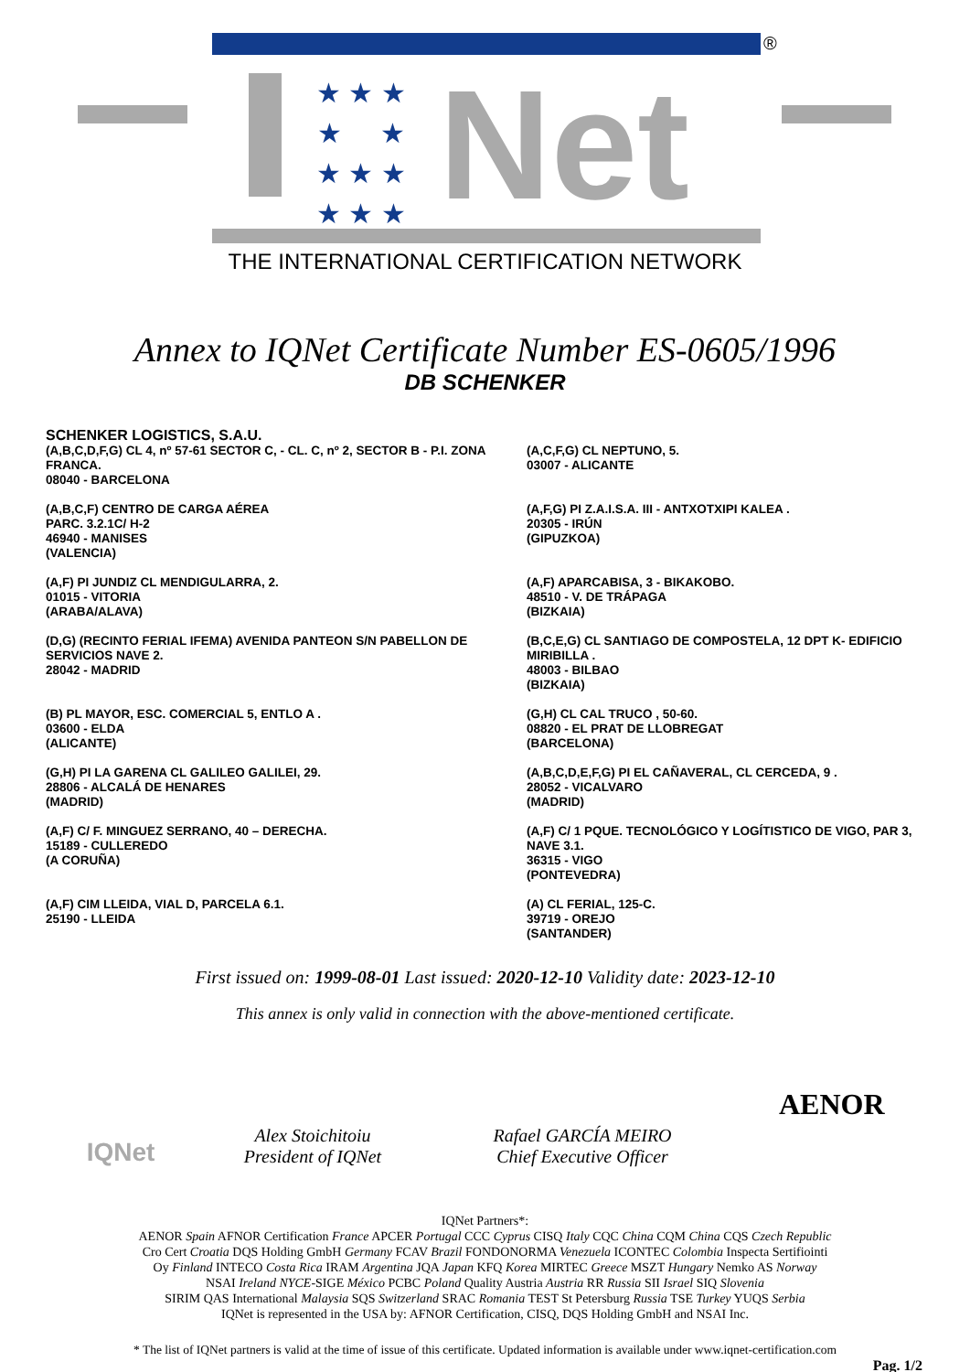★ ★ ★
★ ★
★ ★ ★
★ ★ ★
Net
®
THE INTERNATIONAL CERTIFICATION NETWORK
Annex to IQNet Certificate Number ES-0605/1996
DB SCHENKER
SCHENKER LOGISTICS, S.A.U.
(A,B,C,D,F,G) CL 4, nº 57-61 SECTOR C, - CL. C, nº 2, SECTOR B - P.I. ZONA FRANCA.
08040 - BARCELONA
(A,C,F,G) CL NEPTUNO, 5.
03007 - ALICANTE
(A,B,C,F) CENTRO DE CARGA AÉREA
PARC. 3.2.1C/ H-2
46940 - MANISES
(VALENCIA)
(A,F,G) PI Z.A.I.S.A. III - ANTXOTXIPI KALEA .
20305 - IRÚN
(GIPUZKOA)
(A,F) PI JUNDIZ CL MENDIGULARRA, 2.
01015 - VITORIA
(ARABA/ALAVA)
(A,F) APARCABISA, 3 - BIKAKOBO.
48510 - V. DE TRÁPAGA
(BIZKAIA)
(D,G) (RECINTO FERIAL IFEMA) AVENIDA PANTEON S/N PABELLON DE SERVICIOS NAVE 2.
28042 - MADRID
(B,C,E,G) CL SANTIAGO DE COMPOSTELA, 12 DPT K- EDIFICIO MIRIBILLA .
48003 - BILBAO
(BIZKAIA)
(B) PL MAYOR, ESC. COMERCIAL 5, ENTLO A .
03600 - ELDA
(ALICANTE)
(G,H) CL CAL TRUCO , 50-60.
08820 - EL PRAT DE LLOBREGAT
(BARCELONA)
(G,H) PI LA GARENA CL GALILEO GALILEI, 29.
28806 - ALCALÁ DE HENARES
(MADRID)
(A,B,C,D,E,F,G) PI EL CAÑAVERAL, CL CERCEDA, 9 .
28052 - VICALVARO
(MADRID)
(A,F) C/ F. MINGUEZ SERRANO, 40 – DERECHA.
15189 - CULLEREDO
(A CORUÑA)
(A,F) C/ 1 PQUE. TECNOLÓGICO Y LOGÍTISTICO DE VIGO, PAR 3, NAVE 3.1.
36315 - VIGO
(PONTEVEDRA)
(A,F) CIM LLEIDA, VIAL D, PARCELA 6.1.
25190 - LLEIDA
(A) CL FERIAL, 125-C.
39719 - OREJO
(SANTANDER)
First issued on: 1999-08-01 Last issued: 2020-12-10 Validity date: 2023-12-10
This annex is only valid in connection with the above-mentioned certificate.
IQNet
Alex Stoichitoiu
President of IQNet
Rafael GARCÍA MEIRO
Chief Executive Officer
AENOR
IQNet Partners*:
AENOR Spain AFNOR Certification France APCER Portugal CCC Cyprus CISQ Italy CQC China CQM China CQS Czech Republic
Cro Cert Croatia DQS Holding GmbH Germany FCAV Brazil FONDONORMA Venezuela ICONTEC Colombia Inspecta Sertifiointi
Oy Finland INTECO Costa Rica IRAM Argentina JQA Japan KFQ Korea MIRTEC Greece MSZT Hungary Nemko AS Norway
NSAI Ireland NYCE-SIGE México PCBC Poland Quality Austria Austria RR Russia SII Israel SIQ Slovenia
SIRIM QAS International Malaysia SQS Switzerland SRAC Romania TEST St Petersburg Russia TSE Turkey YUQS Serbia
IQNet is represented in the USA by: AFNOR Certification, CISQ, DQS Holding GmbH and NSAI Inc.
* The list of IQNet partners is valid at the time of issue of this certificate. Updated information is available under www.iqnet-certification.com
Pag. 1/2